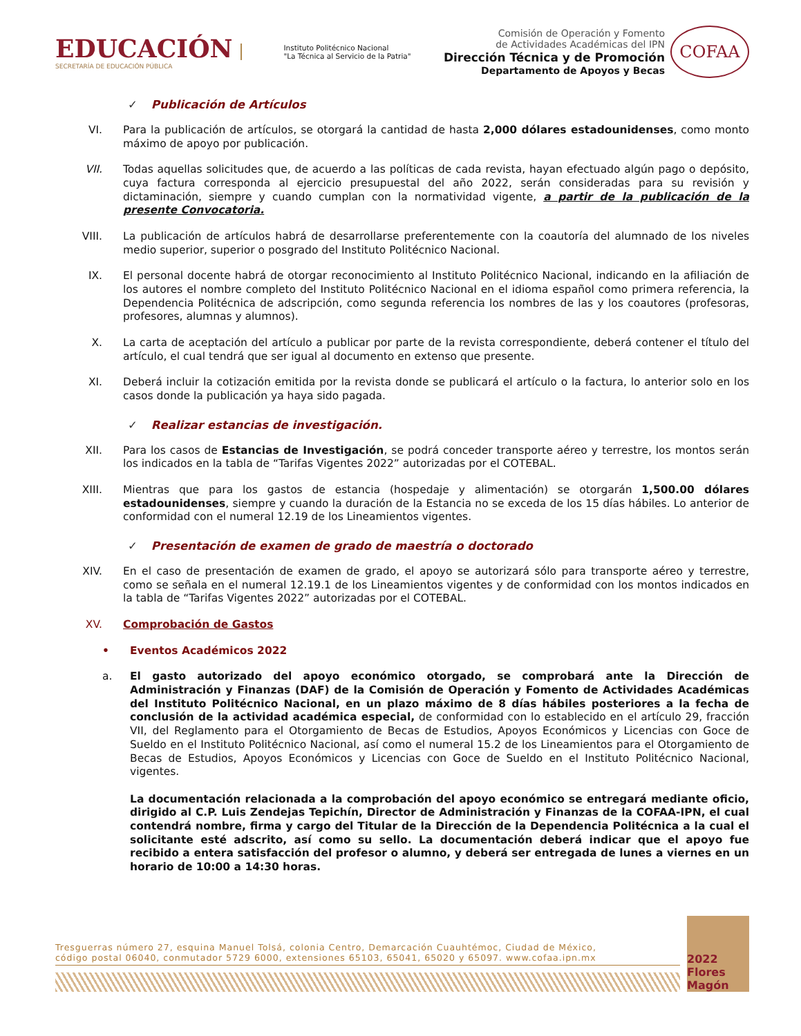EDUCACIÓN
SECRETARÍA DE EDUCACIÓN PÚBLICA
Instituto Politécnico Nacional
"La Técnica al Servicio de la Patria"
Comisión de Operación y Fomento
de Actividades Académicas del IPN
Dirección Técnica y de Promoción
Departamento de Apoyos y Becas
COFAA
✓ Publicación de Artículos
VI. Para la publicación de artículos, se otorgará la cantidad de hasta 2,000 dólares estadounidenses, como monto máximo de apoyo por publicación.
VII. Todas aquellas solicitudes que, de acuerdo a las políticas de cada revista, hayan efectuado algún pago o depósito, cuya factura corresponda al ejercicio presupuestal del año 2022, serán consideradas para su revisión y dictaminación, siempre y cuando cumplan con la normatividad vigente, a partir de la publicación de la presente Convocatoria.
VIII. La publicación de artículos habrá de desarrollarse preferentemente con la coautoría del alumnado de los niveles medio superior, superior o posgrado del Instituto Politécnico Nacional.
IX. El personal docente habrá de otorgar reconocimiento al Instituto Politécnico Nacional, indicando en la afiliación de los autores el nombre completo del Instituto Politécnico Nacional en el idioma español como primera referencia, la Dependencia Politécnica de adscripción, como segunda referencia los nombres de las y los coautores (profesoras, profesores, alumnas y alumnos).
X. La carta de aceptación del artículo a publicar por parte de la revista correspondiente, deberá contener el título del artículo, el cual tendrá que ser igual al documento en extenso que presente.
XI. Deberá incluir la cotización emitida por la revista donde se publicará el artículo o la factura, lo anterior solo en los casos donde la publicación ya haya sido pagada.
✓ Realizar estancias de investigación.
XII. Para los casos de Estancias de Investigación, se podrá conceder transporte aéreo y terrestre, los montos serán los indicados en la tabla de “Tarifas Vigentes 2022” autorizadas por el COTEBAL.
XIII. Mientras que para los gastos de estancia (hospedaje y alimentación) se otorgarán 1,500.00 dólares estadounidenses, siempre y cuando la duración de la Estancia no se exceda de los 15 días hábiles. Lo anterior de conformidad con el numeral 12.19 de los Lineamientos vigentes.
✓ Presentación de examen de grado de maestría o doctorado
XIV. En el caso de presentación de examen de grado, el apoyo se autorizará sólo para transporte aéreo y terrestre, como se señala en el numeral 12.19.1 de los Lineamientos vigentes y de conformidad con los montos indicados en la tabla de “Tarifas Vigentes 2022” autorizadas por el COTEBAL.
XV. Comprobación de Gastos
• Eventos Académicos 2022
a. El gasto autorizado del apoyo económico otorgado, se comprobará ante la Dirección de Administración y Finanzas (DAF) de la Comisión de Operación y Fomento de Actividades Académicas del Instituto Politécnico Nacional, en un plazo máximo de 8 días hábiles posteriores a la fecha de conclusión de la actividad académica especial, de conformidad con lo establecido en el artículo 29, fracción VII, del Reglamento para el Otorgamiento de Becas de Estudios, Apoyos Económicos y Licencias con Goce de Sueldo en el Instituto Politécnico Nacional, así como el numeral 15.2 de los Lineamientos para el Otorgamiento de Becas de Estudios, Apoyos Económicos y Licencias con Goce de Sueldo en el Instituto Politécnico Nacional, vigentes.
La documentación relacionada a la comprobación del apoyo económico se entregará mediante oficio, dirigido al C.P. Luis Zendejas Tepichín, Director de Administración y Finanzas de la COFAA-IPN, el cual contendrá nombre, firma y cargo del Titular de la Dirección de la Dependencia Politécnica a la cual el solicitante esté adscrito, así como su sello. La documentación deberá indicar que el apoyo fue recibido a entera satisfacción del profesor o alumno, y deberá ser entregada de lunes a viernes en un horario de 10:00 a 14:30 horas.
Tresguerras número 27, esquina Manuel Tolsá, colonia Centro, Demarcación Cuauhtémoc, Ciudad de México,
código postal 06040, conmutador 5729 6000, extensiones 65103, 65041, 65020 y 65097. www.cofaa.ipn.mx
2022 Flores Magón